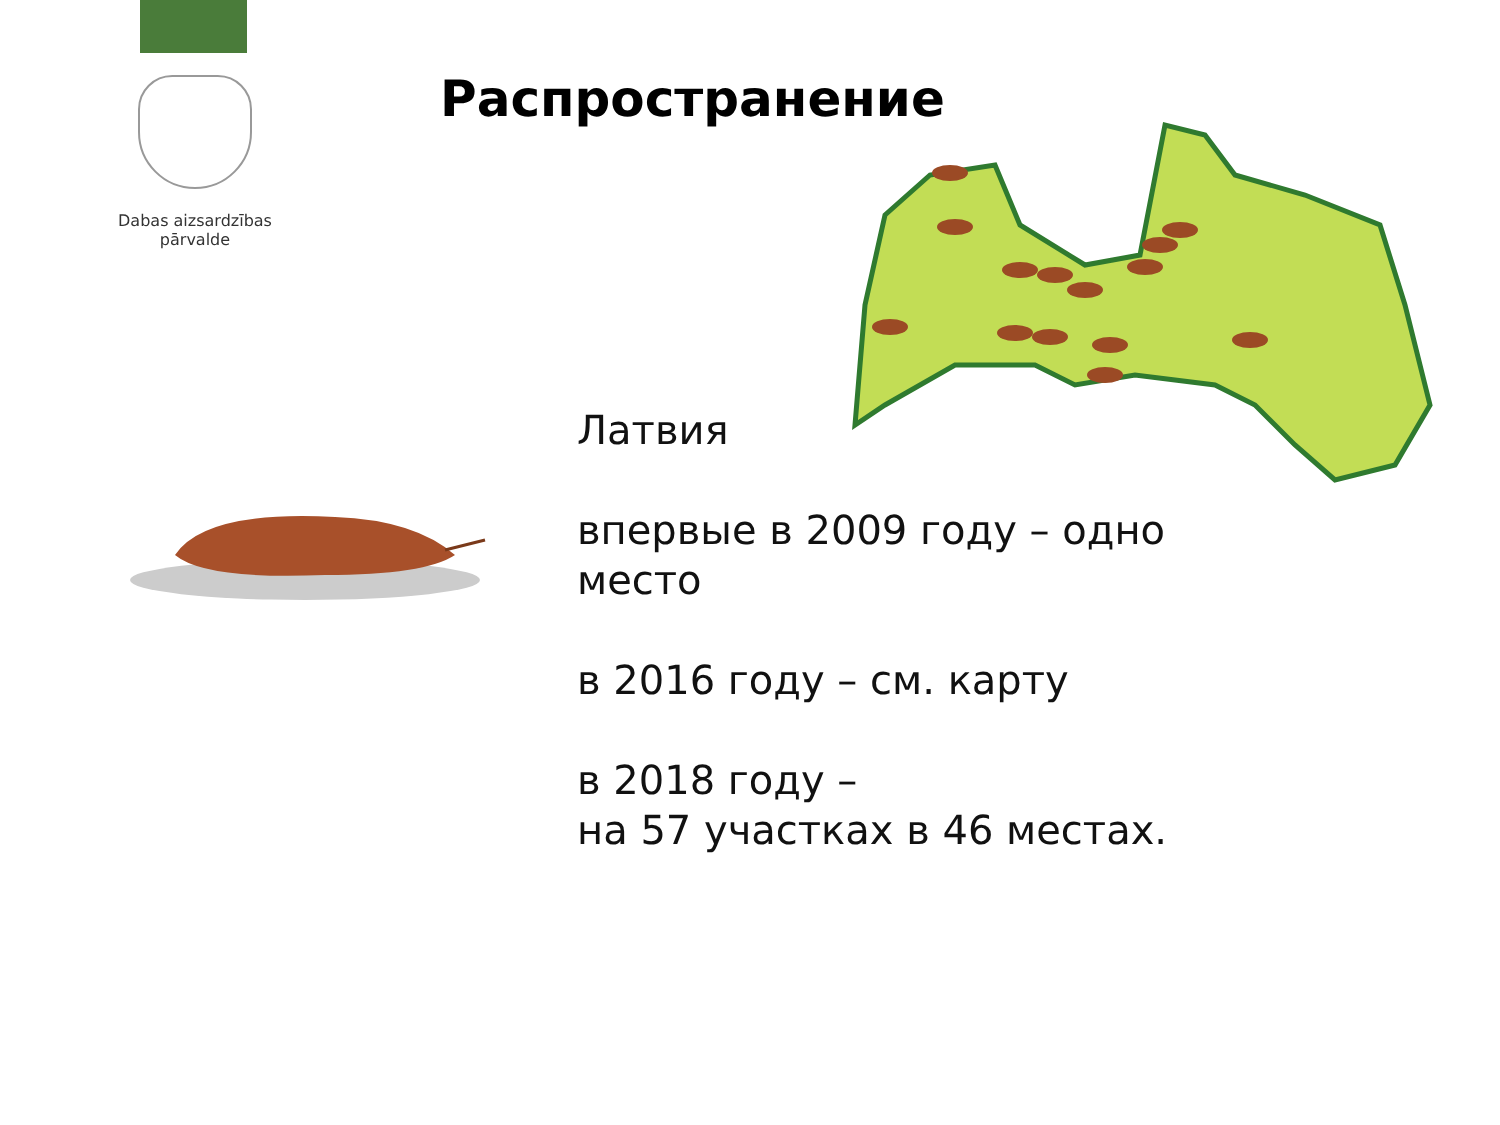Dabas aizsardzības
pārvalde
Распространение
Латвия
впервые в 2009 году – одно
место
в 2016 году – см. карту
в 2018 году –
на 57 участках в 46 местах.